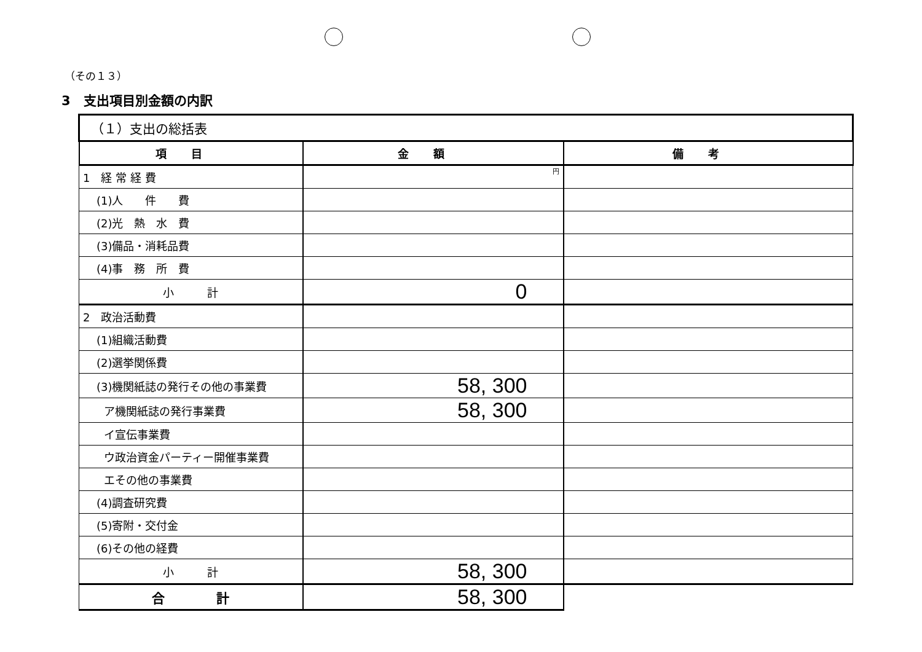（その１３）
3　支出項目別金額の内訳
| （１）支出の総括表 | | |
| 項目 | 金額 | 備考 |
| 1 経 常 経 費 | 円 | |
| (1)人 件 費 | | |
| (2)光 熱 水 費 | | |
| (3)備品・消耗品費 | | |
| (4)事 務 所 費 | | |
| 小 計 | 0 | |
| 2 政治活動費 | | |
| (1)組織活動費 | | |
| (2)選挙関係費 | | |
| (3)機関紙誌の発行その他の事業費 | 58, 300 | |
| ア機関紙誌の発行事業費 | 58, 300 | |
| イ宣伝事業費 | | |
| ウ政治資金パーティー開催事業費 | | |
| エその他の事業費 | | |
| (4)調査研究費 | | |
| (5)寄附・交付金 | | |
| (6)その他の経費 | | |
| 小 計 | 58, 300 | |
| 合 計 | 58, 300 | |